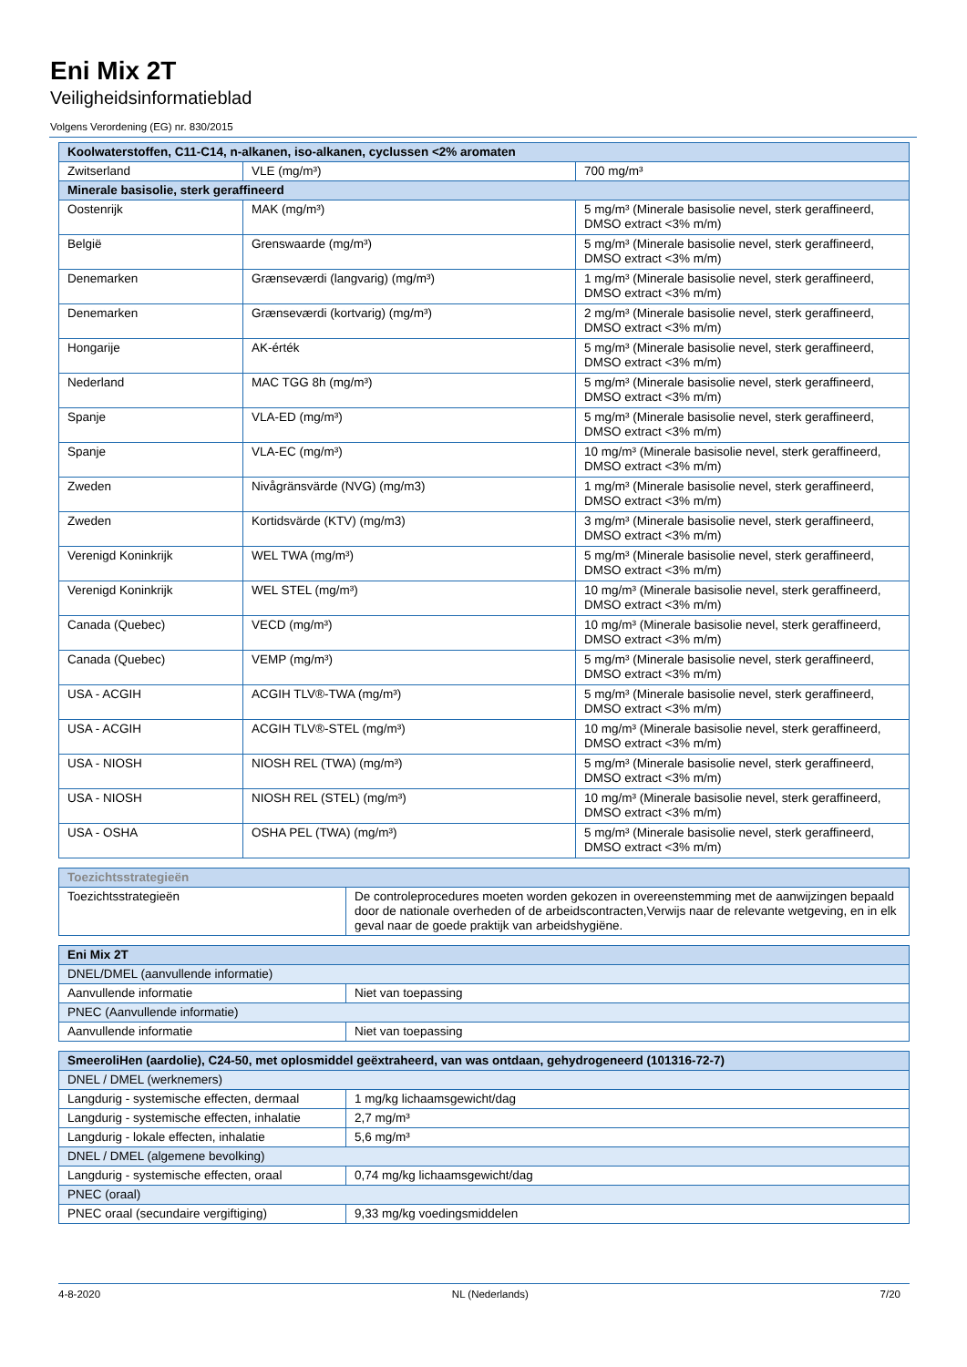Eni Mix 2T
Veiligheidsinformatieblad
Volgens Verordening (EG) nr. 830/2015
| Koolwaterstoffen, C11-C14, n-alkanen, iso-alkanen, cyclussen <2% aromaten | | |
| --- | --- | --- |
| Zwitserland | VLE (mg/m³) | 700 mg/m³ |
| Minerale basisolie, sterk geraffineerd | | |
| Oostenrijk | MAK (mg/m³) | 5 mg/m³ (Minerale basisolie nevel, sterk geraffineerd, DMSO extract <3% m/m) |
| België | Grenswaarde (mg/m³) | 5 mg/m³ (Minerale basisolie nevel, sterk geraffineerd, DMSO extract <3% m/m) |
| Denemarken | Grænseværdi (langvarig) (mg/m³) | 1 mg/m³ (Minerale basisolie nevel, sterk geraffineerd, DMSO extract <3% m/m) |
| Denemarken | Grænseværdi (kortvarig) (mg/m³) | 2 mg/m³ (Minerale basisolie nevel, sterk geraffineerd, DMSO extract <3% m/m) |
| Hongarije | AK-érték | 5 mg/m³ (Minerale basisolie nevel, sterk geraffineerd, DMSO extract <3% m/m) |
| Nederland | MAC TGG 8h (mg/m³) | 5 mg/m³ (Minerale basisolie nevel, sterk geraffineerd, DMSO extract <3% m/m) |
| Spanje | VLA-ED (mg/m³) | 5 mg/m³ (Minerale basisolie nevel, sterk geraffineerd, DMSO extract <3% m/m) |
| Spanje | VLA-EC (mg/m³) | 10 mg/m³ (Minerale basisolie nevel, sterk geraffineerd, DMSO extract <3% m/m) |
| Zweden | Nivågränsvärde (NVG) (mg/m3) | 1 mg/m³ (Minerale basisolie nevel, sterk geraffineerd, DMSO extract <3% m/m) |
| Zweden | Kortidsvärde (KTV) (mg/m3) | 3 mg/m³ (Minerale basisolie nevel, sterk geraffineerd, DMSO extract <3% m/m) |
| Verenigd Koninkrijk | WEL TWA (mg/m³) | 5 mg/m³ (Minerale basisolie nevel, sterk geraffineerd, DMSO extract <3% m/m) |
| Verenigd Koninkrijk | WEL STEL (mg/m³) | 10 mg/m³ (Minerale basisolie nevel, sterk geraffineerd, DMSO extract <3% m/m) |
| Canada (Quebec) | VECD (mg/m³) | 10 mg/m³ (Minerale basisolie nevel, sterk geraffineerd, DMSO extract <3% m/m) |
| Canada (Quebec) | VEMP (mg/m³) | 5 mg/m³ (Minerale basisolie nevel, sterk geraffineerd, DMSO extract <3% m/m) |
| USA - ACGIH | ACGIH TLV®-TWA (mg/m³) | 5 mg/m³ (Minerale basisolie nevel, sterk geraffineerd, DMSO extract <3% m/m) |
| USA - ACGIH | ACGIH TLV®-STEL (mg/m³) | 10 mg/m³ (Minerale basisolie nevel, sterk geraffineerd, DMSO extract <3% m/m) |
| USA - NIOSH | NIOSH REL (TWA) (mg/m³) | 5 mg/m³ (Minerale basisolie nevel, sterk geraffineerd, DMSO extract <3% m/m) |
| USA - NIOSH | NIOSH REL (STEL) (mg/m³) | 10 mg/m³ (Minerale basisolie nevel, sterk geraffineerd, DMSO extract <3% m/m) |
| USA - OSHA | OSHA PEL (TWA) (mg/m³) | 5 mg/m³ (Minerale basisolie nevel, sterk geraffineerd, DMSO extract <3% m/m) |
| Toezichtsstrategieën | |
| --- | --- |
| Toezichtsstrategieën | De controleprocedures moeten worden gekozen in overeenstemming met de aanwijzingen bepaald door de nationale overheden of de arbeidscontracten,Verwijs naar de relevante wetgeving, en in elk geval naar de goede praktijk van arbeidshygiëne. |
| Eni Mix 2T | |
| --- | --- |
| DNEL/DMEL (aanvullende informatie) | |
| Aanvullende informatie | Niet van toepassing |
| PNEC (Aanvullende informatie) | |
| Aanvullende informatie | Niet van toepassing |
| SmeeroliHen (aardolie), C24-50, met oplosmiddel geëxtraheerd, van was ontdaan, gehydrogeneerd (101316-72-7) | |
| --- | --- |
| DNEL / DMEL (werknemers) | |
| Langdurig - systemische effecten, dermaal | 1 mg/kg lichaamsgewicht/dag |
| Langdurig - systemische effecten, inhalatie | 2,7 mg/m³ |
| Langdurig - lokale effecten, inhalatie | 5,6 mg/m³ |
| DNEL / DMEL (algemene bevolking) | |
| Langdurig - systemische effecten, oraal | 0,74 mg/kg lichaamsgewicht/dag |
| PNEC (oraal) | |
| PNEC oraal (secundaire vergiftiging) | 9,33 mg/kg voedingsmiddelen |
4-8-2020 NL (Nederlands) 7/20